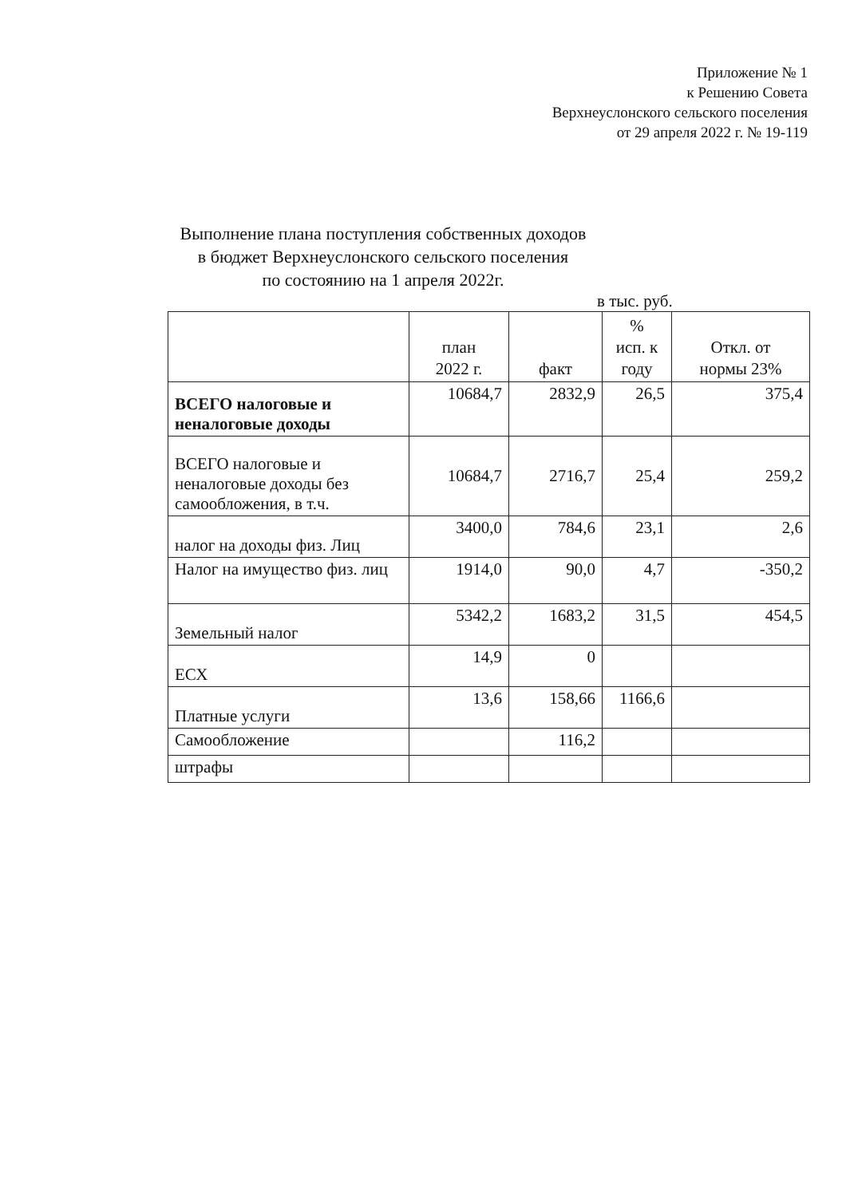Приложение № 1
к Решению Совета
Верхнеуслонского сельского поселения
от 29 апреля 2022 г. № 19-119
Выполнение плана поступления собственных доходов
в бюджет Верхнеуслонского сельского поселения
по состоянию на 1 апреля 2022г.
в тыс. руб.
| | план 2022 г. | факт | % исп. к году | Откл. от нормы 23% |
| --- | --- | --- | --- | --- |
| ВСЕГО налоговые и неналоговые доходы | 10684,7 | 2832,9 | 26,5 | 375,4 |
| ВСЕГО налоговые и неналоговые доходы без самообложения, в т.ч. | 10684,7 | 2716,7 | 25,4 | 259,2 |
| налог на доходы физ. Лиц | 3400,0 | 784,6 | 23,1 | 2,6 |
| Налог на имущество физ. лиц | 1914,0 | 90,0 | 4,7 | -350,2 |
| Земельный налог | 5342,2 | 1683,2 | 31,5 | 454,5 |
| ЕСХ | 14,9 | 0 | | |
| Платные услуги | 13,6 | 158,66 | 1166,6 | |
| Самообложение | | 116,2 | | |
| штрафы | | | | |